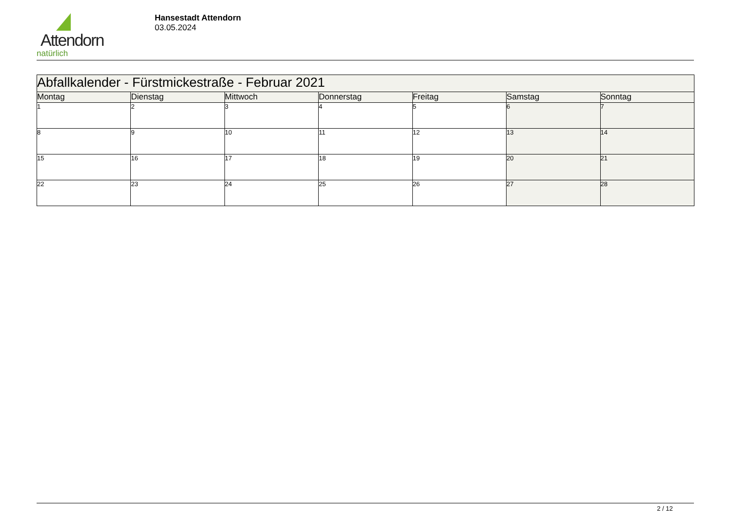Attendorn
natürlich
Hansestadt Attendorn
03.05.2024
| Abfallkalender - Fürstmickestraße - Februar 2021 | | | | | | |
| Montag | Dienstag | Mittwoch | Donnerstag | Freitag | Samstag | Sonntag |
| 1 | 2 | 3 | 4 | 5 | 6 | 7 |
| 8 | 9 | 10 | 11 | 12 | 13 | 14 |
| 15 | 16 | 17 | 18 | 19 | 20 | 21 |
| 22 | 23 | 24 | 25 | 26 | 27 | 28 |
2 / 12